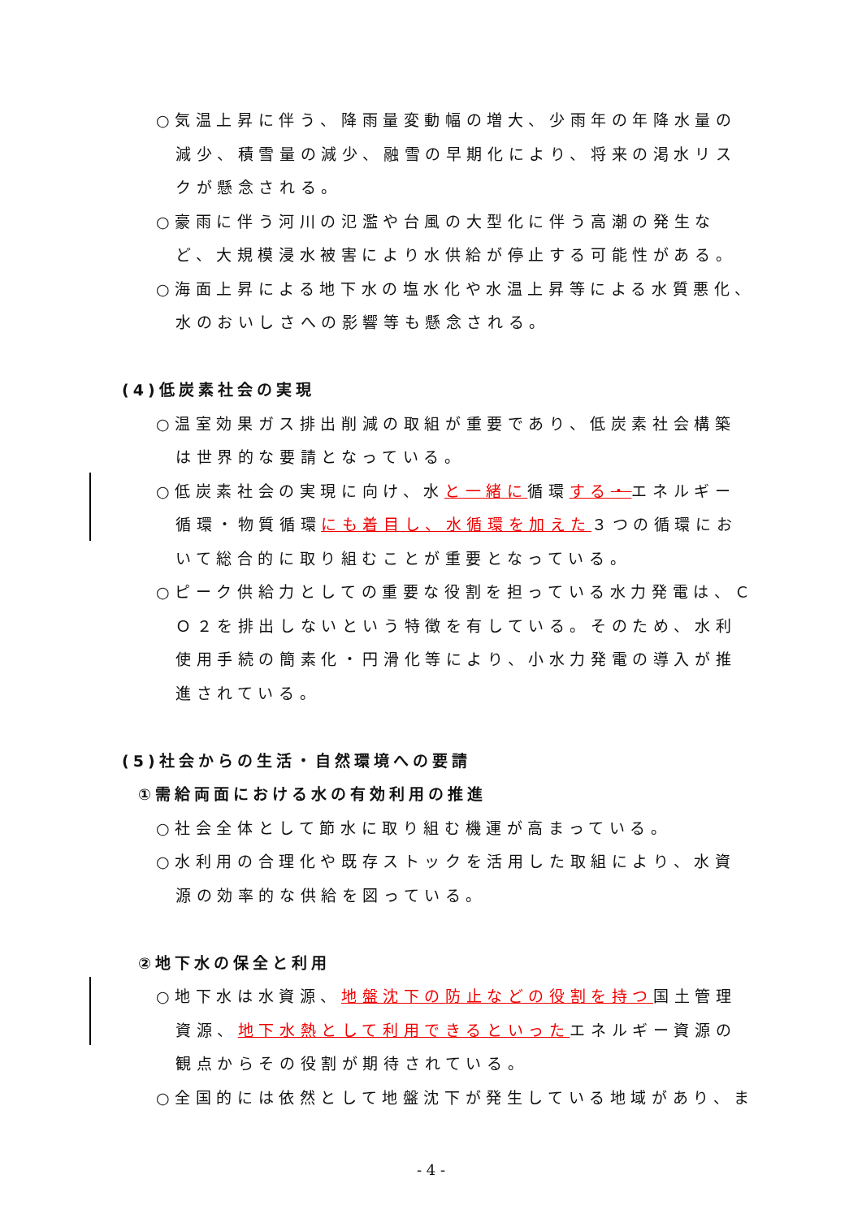○気温上昇に伴う、降雨量変動幅の増大、少雨年の年降水量の減少、積雪量の減少、融雪の早期化により、将来の渇水リスクが懸念される。
○豪雨に伴う河川の氾濫や台風の大型化に伴う高潮の発生など、大規模浸水被害により水供給が停止する可能性がある。
○海面上昇による地下水の塩水化や水温上昇等による水質悪化、水のおいしさへの影響等も懸念される。
(4)低炭素社会の実現
○温室効果ガス排出削減の取組が重要であり、低炭素社会構築は世界的な要請となっている。
○低炭素社会の実現に向け、水と一緒に循環する・エネルギー循環・物質循環にも着目し、水循環を加えた３つの循環において総合的に取り組むことが重要となっている。
○ピーク供給力としての重要な役割を担っている水力発電は、ＣＯ２を排出しないという特徴を有している。そのため、水利使用手続の簡素化・円滑化等により、小水力発電の導入が推進されている。
(5)社会からの生活・自然環境への要請
①需給両面における水の有効利用の推進
○社会全体として節水に取り組む機運が高まっている。
○水利用の合理化や既存ストックを活用した取組により、水資源の効率的な供給を図っている。
②地下水の保全と利用
○地下水は水資源、地盤沈下の防止などの役割を持つ国土管理資源、地下水熱として利用できるといったエネルギー資源の観点からその役割が期待されている。
○全国的には依然として地盤沈下が発生している地域があり、ま
- 4 -